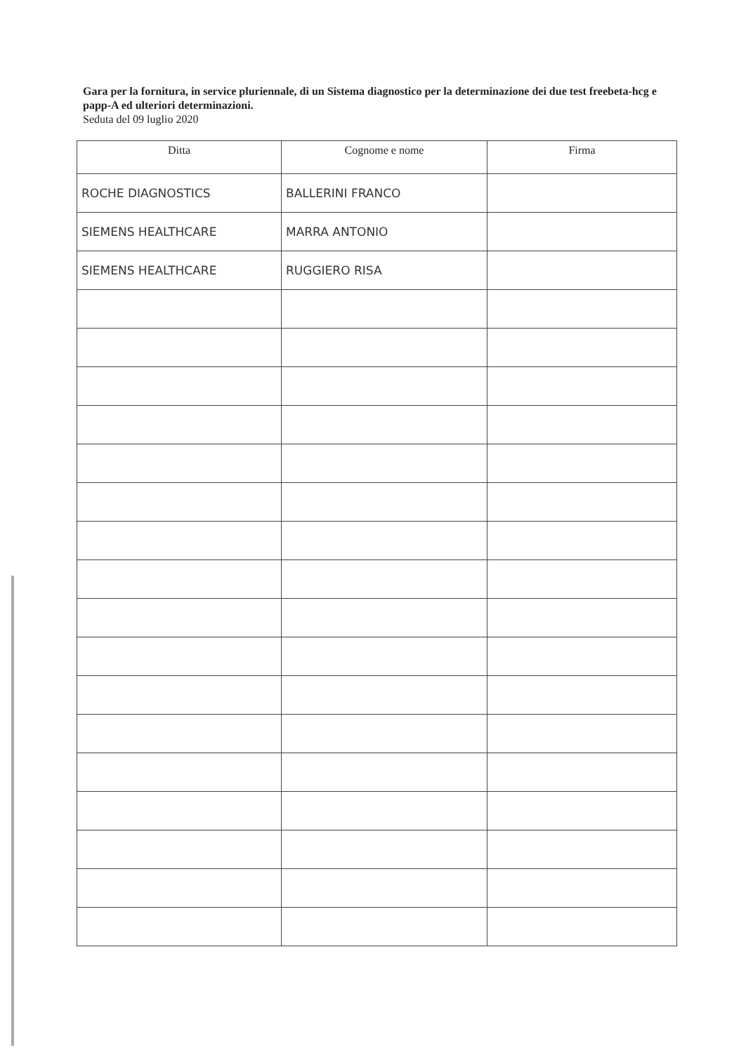Gara per la fornitura, in service pluriennale, di un Sistema diagnostico per la determinazione dei due test freebeta-hcg e papp-A ed ulteriori determinazioni.
Seduta del 09 luglio 2020
| Ditta | Cognome e nome | Firma |
| --- | --- | --- |
| ROCHE DIAGNOSTICS | BALLERINI FRANCO | |
| SIEMENS HEALTHCARE | MARRA ANTONIO | |
| SIEMENS HEALTHCARE | RUGGIERO RISA | |